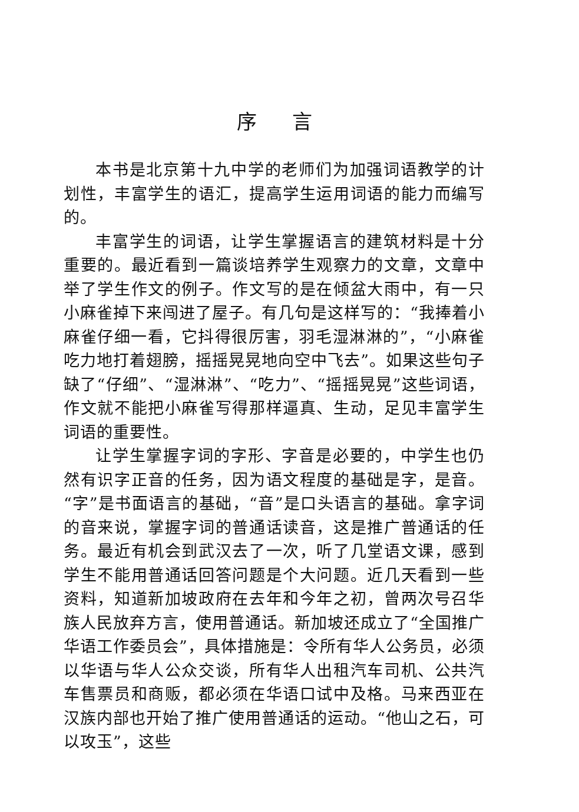序言
本书是北京第十九中学的老师们为加强词语教学的计划性，丰富学生的语汇，提高学生运用词语的能力而编写的。
丰富学生的词语，让学生掌握语言的建筑材料是十分重要的。最近看到一篇谈培养学生观察力的文章，文章中举了学生作文的例子。作文写的是在倾盆大雨中，有一只小麻雀掉下来闯进了屋子。有几句是这样写的：“我捧着小麻雀仔细一看，它抖得很厉害，羽毛湿淋淋的”，“小麻雀吃力地打着翅膀，摇摇晃晃地向空中飞去”。如果这些句子缺了“仔细”、“湿淋淋”、“吃力”、“摇摇晃晃”这些词语，作文就不能把小麻雀写得那样逼真、生动，足见丰富学生词语的重要性。
让学生掌握字词的字形、字音是必要的，中学生也仍然有识字正音的任务，因为语文程度的基础是字，是音。“字”是书面语言的基础，“音”是口头语言的基础。拿字词的音来说，掌握字词的普通话读音，这是推广普通话的任务。最近有机会到武汉去了一次，听了几堂语文课，感到学生不能用普通话回答问题是个大问题。近几天看到一些资料，知道新加坡政府在去年和今年之初，曾两次号召华族人民放弃方言，使用普通话。新加坡还成立了“全国推广华语工作委员会”，具体措施是：令所有华人公务员，必须以华语与华人公众交谈，所有华人出租汽车司机、公共汽车售票员和商贩，都必须在华语口试中及格。马来西亚在汉族内部也开始了推广使用普通话的运动。“他山之石，可以攻玉”，这些